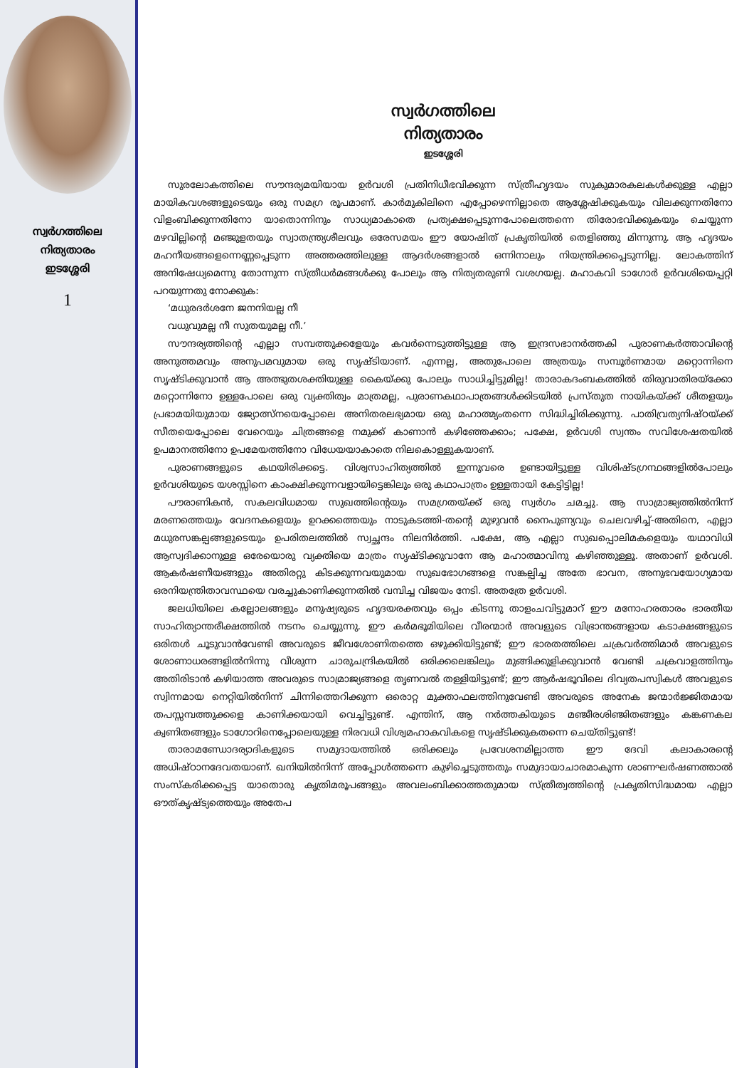സ്വർഗത്തിലെ
നിത്യതാരം
ഇടശ്ശേരി
1
സ്വർഗത്തിലെ
നിത്യതാരം
ഇടശ്ശേരി
സുരലോകത്തിലെ സൗന്ദര്യമയിയായ ഉർവശി പ്രതിനിധീഭവിക്കുന്ന സ്ത്രീഹൃദയം സുകുമാരകലകൾക്കുള്ള എല്ലാ മായികവശങ്ങളുടെയും ഒരു സമഗ്ര രൂപമാണ്. കാർമുകിലിനെ എപ്പോഴെന്നില്ലാതെ ആശ്ലേഷിക്കുകയും വിലക്കുന്നതിനോ വിളംബിക്കുന്നതിനോ യാതൊന്നിനും സാധ്യമാകാതെ പ്രത്യക്ഷപ്പെടുന്നപോലെത്തന്നെ തിരോഭവിക്കുകയും ചെയ്യുന്ന മഴവില്ലിന്റെ മഞ്ജുളതയും സ്വാതന്ത്ര്യശീലവും ഒരേസമയം ഈ യോഷിത് പ്രകൃതിയിൽ തെളിഞ്ഞു മിന്നുന്നു. ആ ഹൃദയം മഹനീയങ്ങളെന്നെണ്ണപ്പെടുന്ന അത്തരത്തിലുള്ള ആദർശങ്ങളാൽ ഒന്നിനാലും നിയന്ത്രിക്കപ്പെടുന്നില്ല. ലോകത്തിന് അനിഷേധ്യമെന്നു തോന്നുന്ന സ്ത്രീധർമങ്ങൾക്കു പോലും ആ നിത്യതരുണി വശഗയല്ല. മഹാകവി ടാഗോർ ഉർവശിയെപ്പറ്റി പറയുന്നതു നോക്കുക:
‘മധുരദർശനേ ജനനിയല്ല നീ
വധുവുമല്ല നീ സുതയുമല്ല നീ.’
സൗന്ദര്യത്തിന്റെ എല്ലാ സമ്പത്തുക്കളേയും കവർന്നെടുത്തിട്ടുള്ള ആ ഇന്ദ്രസഭാനർത്തകി പുരാണകർത്താവിന്റെ അനുത്തമവും അനുപമവുമായ ഒരു സൃഷ്ടിയാണ്. എന്നല്ല, അതുപോലെ അത്രയും സമ്പൂർണമായ മറ്റൊന്നിനെ സൃഷ്ടിക്കുവാൻ ആ അത്ഭുതശക്തിയുള്ള കൈയ്ക്കു പോലും സാധിച്ചിട്ടുമില്ല! താരാകദംബകത്തിൽ തിരുവാതിരയ്ക്കോ മറ്റൊന്നിനോ ഉള്ളപോലെ ഒരു വ്യക്തിത്വം മാത്രമല്ല, പുരാണകഥാപാത്രങ്ങൾക്കിടയിൽ പ്രസ്തുത നായികയ്ക്ക് ശീതളയും പ്രഭാമയിയുമായ ജ്യോത്സ്നയെപ്പോലെ അനിതരലഭ്യമായ ഒരു മഹാത്മ്യംതന്നെ സിദ്ധിച്ചിരിക്കുന്നു. പാതിവ്രത്യനിഷ്ഠയ്ക്ക് സീതയെപ്പോലെ വേറെയും ചിത്രങ്ങളെ നമുക്ക് കാണാൻ കഴിഞ്ഞേക്കാം; പക്ഷേ, ഉർവശി സ്വന്തം സവിശേഷതയിൽ ഉപമാനത്തിനോ ഉപമേയത്തിനോ വിധേയയാകാതെ നിലകൊള്ളുകയാണ്.
പുരാണങ്ങളുടെ കഥയിരിക്കട്ടെ. വിശ്വസാഹിത്യത്തിൽ ഇന്നുവരെ ഉണ്ടായിട്ടുള്ള വിശിഷ്ടഗ്രന്ഥങ്ങളിൽപോലും ഉർവശിയുടെ യശസ്സിനെ കാംക്ഷിക്കുന്നവളായിട്ടെങ്കിലും ഒരു കഥാപാത്രം ഉള്ളതായി കേട്ടിട്ടില്ല!
പൗരാണികൻ, സകലവിധമായ സുഖത്തിന്റെയും സമഗ്രതയ്ക്ക് ഒരു സ്വർഗം ചമച്ചു. ആ സാമ്രാജ്യത്തിൽനിന്ന് മരണത്തെയും വേദനകളെയും ഉറക്കത്തെയും നാടുകടത്തി-തന്റെ മുഴുവൻ നൈപുണ്യവും ചെലവഴിച്ച്-അതിനെ, എല്ലാ മധുരസങ്കല്പങ്ങളുടെയും ഉപരിതലത്തിൽ സ്വച്ഛന്ദം നിലനിർത്തി. പക്ഷേ, ആ എല്ലാ സുഖപ്പൊലിമകളെയും യഥാവിധി ആസ്വദിക്കാനുള്ള ഒരേയൊരു വ്യക്തിയെ മാത്രം സൃഷ്ടിക്കുവാനേ ആ മഹാത്മാവിനു കഴിഞ്ഞുള്ളൂ. അതാണ് ഉർവശി. ആകർഷണീയങ്ങളും അതിരറ്റു കിടക്കുന്നവയുമായ സുഖഭോഗങ്ങളെ സങ്കല്പിച്ച അതേ ഭാവന, അനുഭവയോഗ്യമായ ഒരനിയന്ത്രിതാവസ്ഥയെ വരച്ചുകാണിക്കുന്നതിൽ വമ്പിച്ച വിജയം നേടി. അതത്രേ ഉർവശി.
ജലധിയിലെ കല്ലോലങ്ങളും മനുഷ്യരുടെ ഹൃദയരക്തവും ഒപ്പം കിടന്നു താളംചവിട്ടുമാറ് ഈ മനോഹരതാരം ഭാരതീയ സാഹിത്യാന്തരീക്ഷത്തിൽ നടനം ചെയ്യുന്നു. ഈ കർമഭൂമിയിലെ വീരന്മാർ അവളുടെ വിഭ്രാന്തങ്ങളായ കടാക്ഷങ്ങളുടെ ഒരിതൾ ചൂടുവാൻവേണ്ടി അവരുടെ ജീവശോണിതത്തെ ഒഴുക്കിയിട്ടുണ്ട്; ഈ ഭാരതത്തിലെ ചക്രവർത്തിമാർ അവളുടെ ശോണാധരങ്ങളിൽനിന്നു വീശുന്ന ചാരുചന്ദ്രികയിൽ ഒരിക്കലെങ്കിലും മുങ്ങിക്കുളിക്കുവാൻ വേണ്ടി ചക്രവാളത്തിനും അതിരിടാൻ കഴിയാത്ത അവരുടെ സാമ്രാജ്യങ്ങളെ തൃണവൽ തള്ളിയിട്ടുണ്ട്; ഈ ആർഷഭൂവിലെ ദിവ്യതപസ്വികൾ അവളുടെ സ്വിന്നമായ നെറ്റിയിൽനിന്ന് ചിന്നിത്തെറിക്കുന്ന ഒരൊറ്റ മുക്താഫലത്തിനുവേണ്ടി അവരുടെ അനേക ജന്മാർജ്ജിതമായ തപസ്സമ്പത്തുക്കളെ കാണിക്കയായി വെച്ചിട്ടുണ്ട്. എന്തിന്, ആ നർത്തകിയുടെ മഞ്ജീരശിഞ്ജിതങ്ങളും കങ്കണകല ക്വണിതങ്ങളും ടാഗോറിനെപ്പോലെയുള്ള നിരവധി വിശ്വമഹാകവികളെ സൃഷ്ടിക്കുകതന്നെ ചെയ്തിട്ടുണ്ട്!
താരാമണ്ഡോദര്യാദികളുടെ സമുദായത്തിൽ ഒരിക്കലും പ്രവേശനമില്ലാത്ത ഈ ദേവി കലാകാരന്റെ അധിഷ്ഠാനദേവതയാണ്. ഖനിയിൽനിന്ന് അപ്പോൾത്തന്നെ കുഴിച്ചെടുത്തതും സമുദായാചാരമാകുന്ന ശാണഘർഷണത്താൽ സംസ്കരിക്കപ്പെട്ട യാതൊരു കൃത്രിമരൂപങ്ങളും അവലംബിക്കാത്തതുമായ സ്ത്രീത്വത്തിന്റെ പ്രകൃതിസിദ്ധമായ എല്ലാ ഔത്കൃഷ്ട്യത്തെയും അതേപ